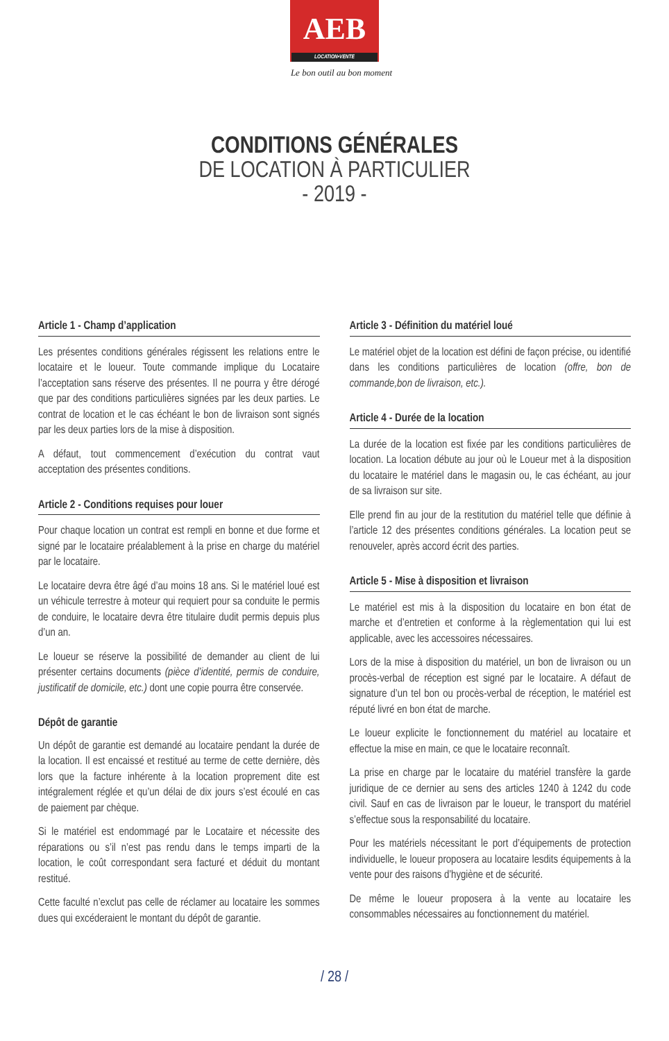AEB
LOCATION•VENTE
Le bon outil au bon moment
CONDITIONS GÉNÉRALES
DE LOCATION À PARTICULIER
- 2019 -
Article 1 - Champ d’application
Les présentes conditions générales régissent les relations entre le locataire et le loueur. Toute commande implique du Locataire l’acceptation sans réserve des présentes. Il ne pourra y être dérogé que par des conditions particulières signées par les deux parties. Le contrat de location et le cas échéant le bon de livraison sont signés par les deux parties lors de la mise à disposition.
A défaut, tout commencement d’exécution du contrat vaut acceptation des présentes conditions.
Article 2 - Conditions requises pour louer
Pour chaque location un contrat est rempli en bonne et due forme et signé par le locataire préalablement à la prise en charge du matériel par le locataire.
Le locataire devra être âgé d’au moins 18 ans. Si le matériel loué est un véhicule terrestre à moteur qui requiert pour sa conduite le permis de conduire, le locataire devra être titulaire dudit permis depuis plus d’un an.
Le loueur se réserve la possibilité de demander au client de lui présenter certains documents (pièce d’identité, permis de conduire, justificatif de domicile, etc.) dont une copie pourra être conservée.
Dépôt de garantie
Un dépôt de garantie est demandé au locataire pendant la durée de la location. Il est encaissé et restitué au terme de cette dernière, dès lors que la facture inhérente à la location proprement dite est intégralement réglée et qu’un délai de dix jours s’est écoulé en cas de paiement par chèque.
Si le matériel est endommagé par le Locataire et nécessite des réparations ou s’il n’est pas rendu dans le temps imparti de la location, le coût correspondant sera facturé et déduit du montant restitué.
Cette faculté n’exclut pas celle de réclamer au locataire les sommes dues qui excéderaient le montant du dépôt de garantie.
Article 3 - Définition du matériel loué
Le matériel objet de la location est défini de façon précise, ou identifié dans les conditions particulières de location (offre, bon de commande,bon de livraison, etc.).
Article 4 - Durée de la location
La durée de la location est fixée par les conditions particulières de location. La location débute au jour où le Loueur met à la disposition du locataire le matériel dans le magasin ou, le cas échéant, au jour de sa livraison sur site.
Elle prend fin au jour de la restitution du matériel telle que définie à l’article 12 des présentes conditions générales. La location peut se renouveler, après accord écrit des parties.
Article 5 - Mise à disposition et livraison
Le matériel est mis à la disposition du locataire en bon état de marche et d’entretien et conforme à la règlementation qui lui est applicable, avec les accessoires nécessaires.
Lors de la mise à disposition du matériel, un bon de livraison ou un procès-verbal de réception est signé par le locataire. A défaut de signature d’un tel bon ou procès-verbal de réception, le matériel est réputé livré en bon état de marche.
Le loueur explicite le fonctionnement du matériel au locataire et effectue la mise en main, ce que le locataire reconnaît.
La prise en charge par le locataire du matériel transfère la garde juridique de ce dernier au sens des articles 1240 à 1242 du code civil. Sauf en cas de livraison par le loueur, le transport du matériel s’effectue sous la responsabilité du locataire.
Pour les matériels nécessitant le port d’équipements de protection individuelle, le loueur proposera au locataire lesdits équipements à la vente pour des raisons d’hygiène et de sécurité.
De même le loueur proposera à la vente au locataire les consommables nécessaires au fonctionnement du matériel.
/ 28 /